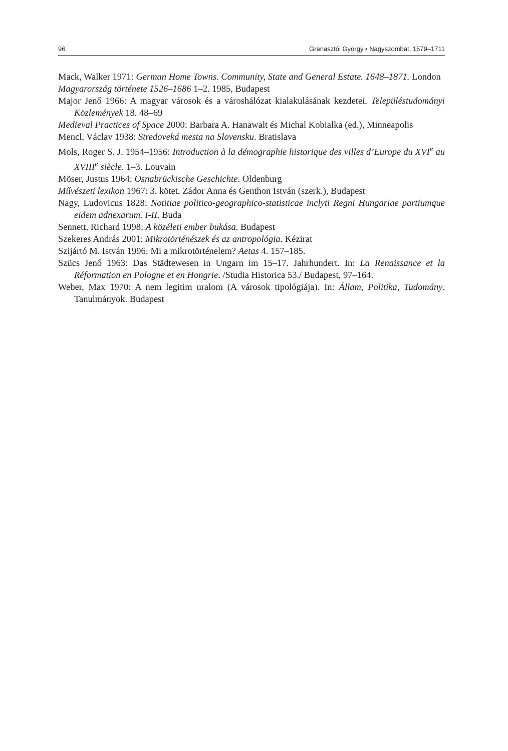96 Granasztói György • Nagyszombat, 1579–1711
Mack, Walker 1971: German Home Towns. Community, State and General Estate. 1648–1871. London
Magyarország története 1526–1686 1–2. 1985, Budapest
Major Jenő 1966: A magyar városok és a városhálózat kialakulásának kezdetei. Településtudományi Közlemények 18. 48–69
Medieval Practices of Space 2000: Barbara A. Hanawalt és Michal Kobialka (ed.), Minneapolis
Mencl, Václav 1938: Stredoveká mesta na Slovensku. Bratislava
Mols, Roger S. J. 1954–1956: Introduction à la démographie historique des villes d’Europe du XVI<sup>e</sup> au XVIII<sup>e</sup> siècle. 1–3. Louvain
Möser, Justus 1964: Osnabrückische Geschichte. Oldenburg
Művészeti lexikon 1967: 3. kötet, Zádor Anna és Genthon István (szerk.), Budapest
Nagy, Ludovicus 1828: Notitiae politico-geographico-statisticae inclyti Regni Hungariae partiumque eidem adnexarum. I-II. Buda
Sennett, Richard 1998: A közéleti ember bukása. Budapest
Szekeres András 2001: Mikrotörténészek és az antropológia. Kézirat
Szijártó M. István 1996: Mi a mikrotörténelem? Aetas 4. 157–185.
Szücs Jenő 1963: Das Städtewesen in Ungarn im 15–17. Jahrhundert. In: La Renaissance et la Réformation en Pologne et en Hongrie. /Studia Historica 53./ Budapest, 97–164.
Weber, Max 1970: A nem legitim uralom (A városok tipológiája). In: Állam, Politika, Tudomány. Tanulmányok. Budapest